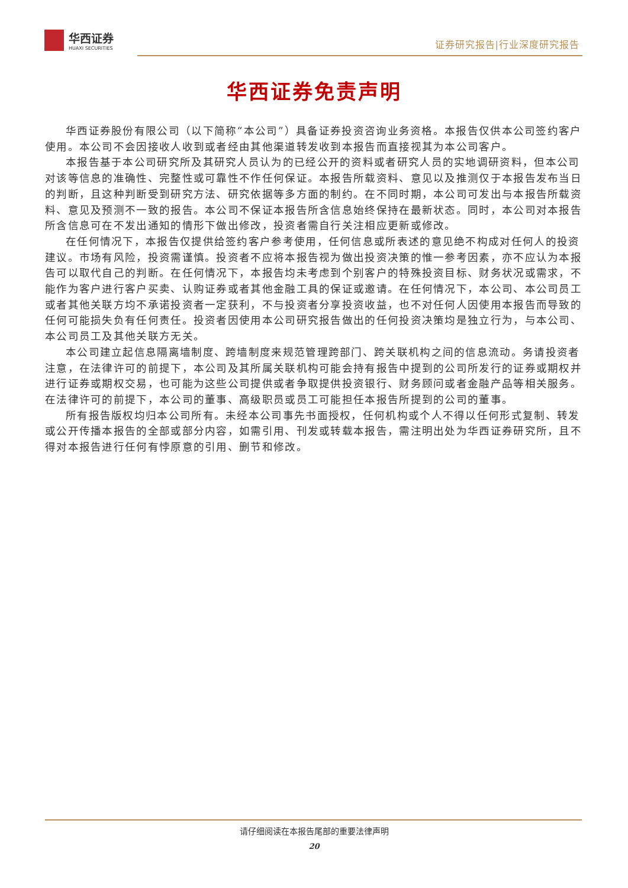华西证券
HUAXI SECURITIES
证券研究报告|行业深度研究报告
华西证券免责声明
华西证券股份有限公司（以下简称“本公司”）具备证券投资咨询业务资格。本报告仅供本公司签约客户使用。本公司不会因接收人收到或者经由其他渠道转发收到本报告而直接视其为本公司客户。
本报告基于本公司研究所及其研究人员认为的已经公开的资料或者研究人员的实地调研资料，但本公司对该等信息的准确性、完整性或可靠性不作任何保证。本报告所载资料、意见以及推测仅于本报告发布当日的判断，且这种判断受到研究方法、研究依据等多方面的制约。在不同时期，本公司可发出与本报告所载资料、意见及预测不一致的报告。本公司不保证本报告所含信息始终保持在最新状态。同时，本公司对本报告所含信息可在不发出通知的情形下做出修改，投资者需自行关注相应更新或修改。
在任何情况下，本报告仅提供给签约客户参考使用，任何信息或所表述的意见绝不构成对任何人的投资建议。市场有风险，投资需谨慎。投资者不应将本报告视为做出投资决策的惟一参考因素，亦不应认为本报告可以取代自己的判断。在任何情况下，本报告均未考虑到个别客户的特殊投资目标、财务状况或需求，不能作为客户进行客户买卖、认购证券或者其他金融工具的保证或邀请。在任何情况下，本公司、本公司员工或者其他关联方均不承诺投资者一定获利，不与投资者分享投资收益，也不对任何人因使用本报告而导致的任何可能损失负有任何责任。投资者因使用本公司研究报告做出的任何投资决策均是独立行为，与本公司、本公司员工及其他关联方无关。
本公司建立起信息隔离墙制度、跨墙制度来规范管理跨部门、跨关联机构之间的信息流动。务请投资者注意，在法律许可的前提下，本公司及其所属关联机构可能会持有报告中提到的公司所发行的证券或期权并进行证券或期权交易，也可能为这些公司提供或者争取提供投资银行、财务顾问或者金融产品等相关服务。在法律许可的前提下，本公司的董事、高级职员或员工可能担任本报告所提到的公司的董事。
所有报告版权均归本公司所有。未经本公司事先书面授权，任何机构或个人不得以任何形式复制、转发或公开传播本报告的全部或部分内容，如需引用、刊发或转载本报告，需注明出处为华西证券研究所，且不得对本报告进行任何有悖原意的引用、删节和修改。
请仔细阅读在本报告尾部的重要法律声明
20